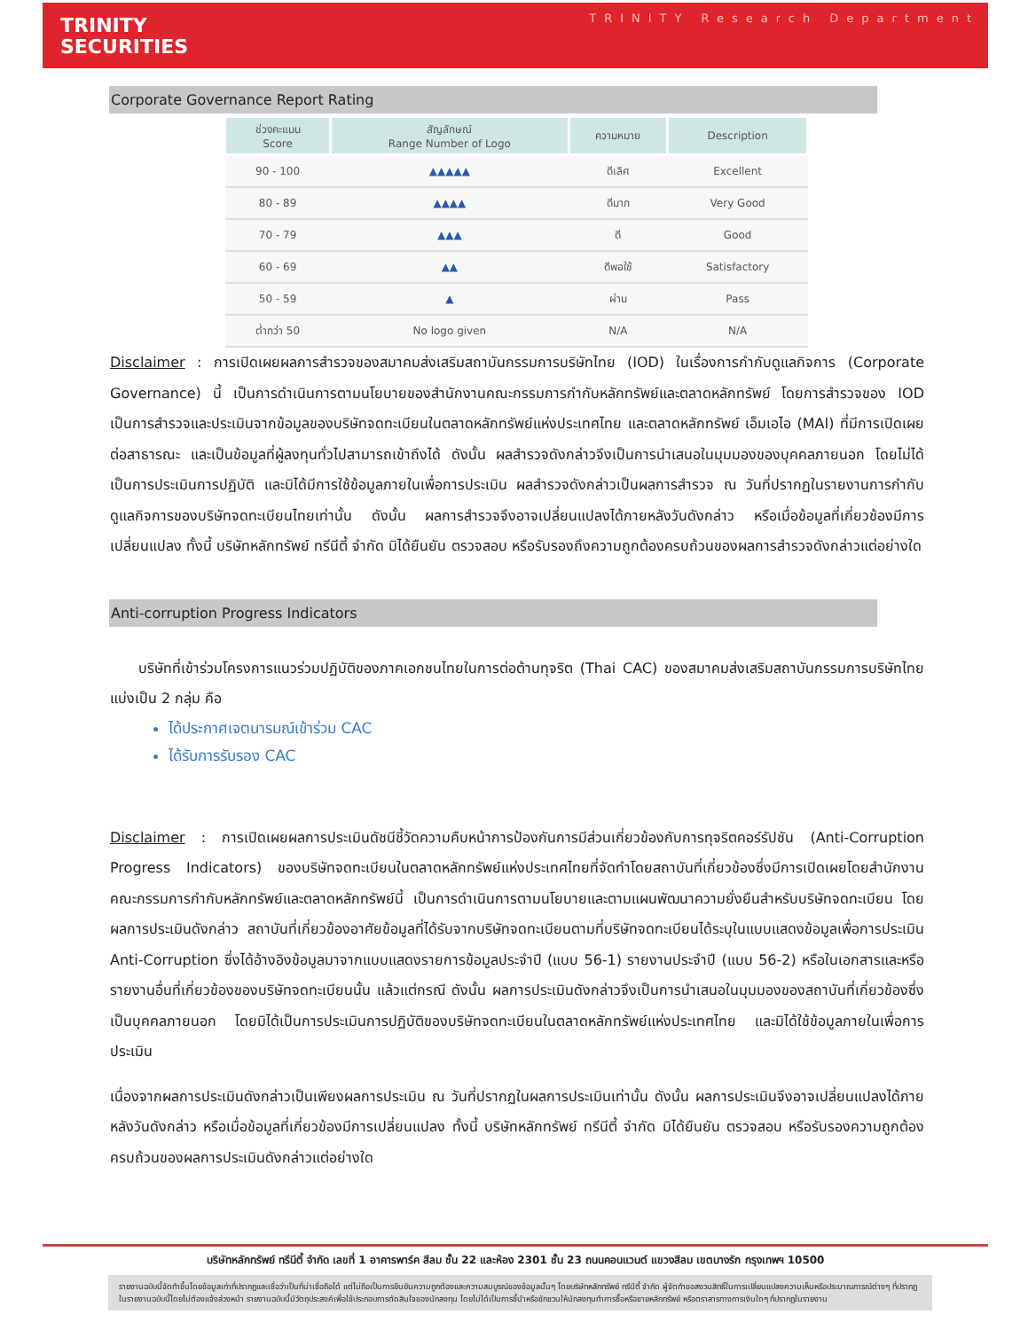TRINITY
SECURITIES
TRINITY Research Department
Corporate Governance Report Rating
| ช่วงคะแนน Score | สัญลักษณ์ Range Number of Logo | ความหมาย | Description |
| --- | --- | --- | --- |
| 90 - 100 | ▲▲▲▲▲ | ดีเลิศ | Excellent |
| 80 - 89 | ▲▲▲▲ | ดีมาก | Very Good |
| 70 - 79 | ▲▲▲ | ดี | Good |
| 60 - 69 | ▲▲ | ดีพอใช้ | Satisfactory |
| 50 - 59 | ▲ | ผ่าน | Pass |
| ต่ำกว่า 50 | No logo given | N/A | N/A |
Disclaimer : การเปิดเผยผลการสำรวจของสมาคมส่งเสริมสถาบันกรรมการบริษัทไทย (IOD) ในเรื่องการกำกับดูแลกิจการ (Corporate Governance) นี้ เป็นการดำเนินการตามนโยบายของสำนักงานคณะกรรมการกำกับหลักทรัพย์และตลาดหลักทรัพย์ โดยการสำรวจของ IOD เป็นการสำรวจและประเมินจากข้อมูลของบริษัทจดทะเบียนในตลาดหลักทรัพย์แห่งประเทศไทย และตลาดหลักทรัพย์ เอ็มเอไอ (MAI) ที่มีการเปิดเผยต่อสาธารณะ และเป็นข้อมูลที่ผู้ลงทุนทั่วไปสามารถเข้าถึงได้ ดังนั้น ผลสำรวจดังกล่าวจึงเป็นการนำเสนอในมุมมองของบุคคลภายนอก โดยไม่ได้เป็นการประเมินการปฏิบัติ และมิได้มีการใช้ข้อมูลภายในเพื่อการประเมิน ผลสำรวจดังกล่าวเป็นผลการสำรวจ ณ วันที่ปรากฏในรายงานการกำกับดูแลกิจการของบริษัทจดทะเบียนไทยเท่านั้น ดังนั้น ผลการสำรวจจึงอาจเปลี่ยนแปลงได้ภายหลังวันดังกล่าว หรือเมื่อข้อมูลที่เกี่ยวข้องมีการเปลี่ยนแปลง ทั้งนี้ บริษัทหลักทรัพย์ ทรีนีตี้ จำกัด มิได้ยืนยัน ตรวจสอบ หรือรับรองถึงความถูกต้องครบถ้วนของผลการสำรวจดังกล่าวแต่อย่างใด
Anti-corruption Progress Indicators
บริษัทที่เข้าร่วมโครงการแนวร่วมปฏิบัติของภาคเอกชนไทยในการต่อต้านทุจริต (Thai CAC) ของสมาคมส่งเสริมสถาบันกรรมการบริษัทไทย แบ่งเป็น 2 กลุ่ม คือ
ได้ประกาศเจตนารมณ์เข้าร่วม CAC
ได้รับการรับรอง CAC
Disclaimer : การเปิดเผยผลการประเมินดัชนีชี้วัดความคืบหน้าการป้องกันการมีส่วนเกี่ยวข้องกับการทุจริตคอร์รัปชัน (Anti-Corruption Progress Indicators) ของบริษัทจดทะเบียนในตลาดหลักทรัพย์แห่งประเทศไทยที่จัดทำโดยสถาบันที่เกี่ยวข้องซึ่งมีการเปิดเผยโดยสำนักงานคณะกรรมการกำกับหลักทรัพย์และตลาดหลักทรัพย์นี้ เป็นการดำเนินการตามนโยบายและตามแผนพัฒนาความยั่งยืนสำหรับบริษัทจดทะเบียน โดยผลการประเมินดังกล่าว สถาบันที่เกี่ยวข้องอาศัยข้อมูลที่ได้รับจากบริษัทจดทะเบียนตามที่บริษัทจดทะเบียนได้ระบุในแบบแสดงข้อมูลเพื่อการประเมิน Anti-Corruption ซึ่งได้อ้างอิงข้อมูลมาจากแบบแสดงรายการข้อมูลประจำปี (แบบ 56-1) รายงานประจำปี (แบบ 56-2) หรือในเอกสารและหรือรายงานอื่นที่เกี่ยวข้องของบริษัทจดทะเบียนนั้น แล้วแต่กรณี ดังนั้น ผลการประเมินดังกล่าวจึงเป็นการนำเสนอในมุมมองของสถาบันที่เกี่ยวข้องซึ่งเป็นบุคคลภายนอก โดยมิได้เป็นการประเมินการปฏิบัติของบริษัทจดทะเบียนในตลาดหลักทรัพย์แห่งประเทศไทย และมิได้ใช้ข้อมูลภายในเพื่อการประเมิน
เนื่องจากผลการประเมินดังกล่าวเป็นเพียงผลการประเมิน ณ วันที่ปรากฏในผลการประเมินเท่านั้น ดังนั้น ผลการประเมินจึงอาจเปลี่ยนแปลงได้ภายหลังวันดังกล่าว หรือเมื่อข้อมูลที่เกี่ยวข้องมีการเปลี่ยนแปลง ทั้งนี้ บริษัทหลักทรัพย์ ทรีนีตี้ จำกัด มิได้ยืนยัน ตรวจสอบ หรือรับรองความถูกต้องครบถ้วนของผลการประเมินดังกล่าวแต่อย่างใด
บริษัทหลักทรัพย์ ทรีนีตี้ จำกัด เลขที่ 1 อาคารพาร์ค สีลม ชั้น 22 และห้อง 2301 ชั้น 23 ถนนคอนแวนต์ แขวงสีลม เขตบางรัก กรุงเทพฯ 10500
รายงานฉบับนี้จัดทำขึ้นโดยข้อมูลเท่าที่ปรากฏและเชื่อว่าเป็นที่น่าเชื่อถือได้ แต่ไม่ถือเป็นการยืนยันความถูกต้องและความสมบูรณ์ของข้อมูลนั้นๆ โดยบริษัทหลักทรัพย์ ทรีนีตี้ จำกัด ผู้จัดทำขอสงวนสิทธิ์ในการเปลี่ยนแปลงความเห็นหรือประมาณการณ์ต่างๆ ที่ปรากฏในรายงานฉบับนี้โดยไม่ต้องแจ้งล่วงหน้า รายงานฉบับนี้มีวัตถุประสงค์เพื่อใช้ประกอบการตัดสินใจของนักลงทุน โดยไม่ได้เป็นการชี้นำหรือชักชวนให้นักลงทุนทำการซื้อหรือขายหลักทรัพย์ หรือตราสารทางการเงินใดๆ ที่ปรากฏในรายงาน